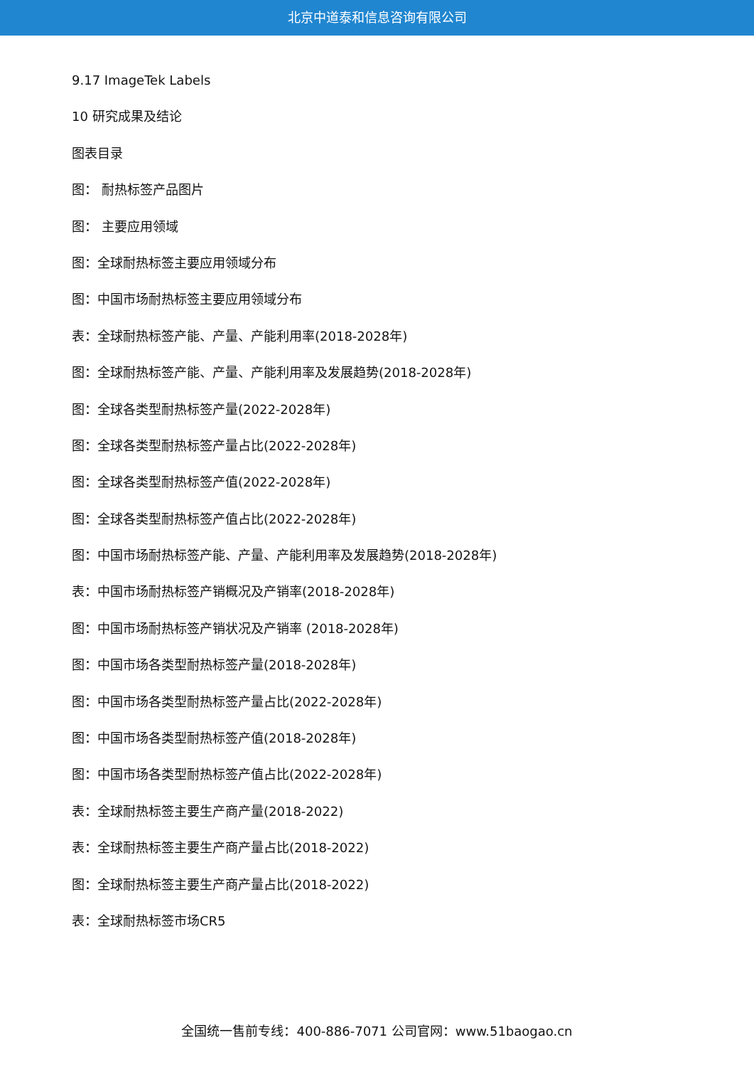北京中道泰和信息咨询有限公司
9.17 ImageTek Labels
10 研究成果及结论
图表目录
图： 耐热标签产品图片
图： 主要应用领域
图：全球耐热标签主要应用领域分布
图：中国市场耐热标签主要应用领域分布
表：全球耐热标签产能、产量、产能利用率(2018-2028年)
图：全球耐热标签产能、产量、产能利用率及发展趋势(2018-2028年)
图：全球各类型耐热标签产量(2022-2028年)
图：全球各类型耐热标签产量占比(2022-2028年)
图：全球各类型耐热标签产值(2022-2028年)
图：全球各类型耐热标签产值占比(2022-2028年)
图：中国市场耐热标签产能、产量、产能利用率及发展趋势(2018-2028年)
表：中国市场耐热标签产销概况及产销率(2018-2028年)
图：中国市场耐热标签产销状况及产销率 (2018-2028年)
图：中国市场各类型耐热标签产量(2018-2028年)
图：中国市场各类型耐热标签产量占比(2022-2028年)
图：中国市场各类型耐热标签产值(2018-2028年)
图：中国市场各类型耐热标签产值占比(2022-2028年)
表：全球耐热标签主要生产商产量(2018-2022)
表：全球耐热标签主要生产商产量占比(2018-2022)
图：全球耐热标签主要生产商产量占比(2018-2022)
表：全球耐热标签市场CR5
全国统一售前专线：400-886-7071 公司官网：www.51baogao.cn